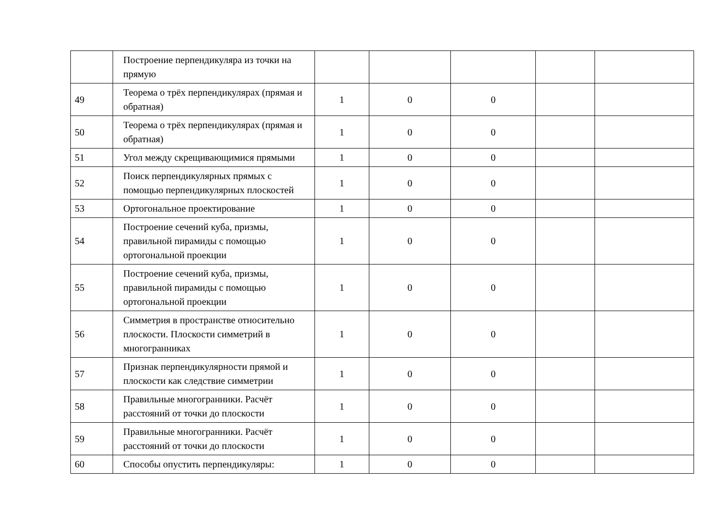| | Построение перпендикуляра из точки на прямую | | | | | |
| 49 | Теорема о трёх перпендикулярах (прямая и обратная) | 1 | 0 | 0 | | |
| 50 | Теорема о трёх перпендикулярах (прямая и обратная) | 1 | 0 | 0 | | |
| 51 | Угол между скрещивающимися прямыми | 1 | 0 | 0 | | |
| 52 | Поиск перпендикулярных прямых с помощью перпендикулярных плоскостей | 1 | 0 | 0 | | |
| 53 | Ортогональное проектирование | 1 | 0 | 0 | | |
| 54 | Построение сечений куба, призмы, правильной пирамиды с помощью ортогональной проекции | 1 | 0 | 0 | | |
| 55 | Построение сечений куба, призмы, правильной пирамиды с помощью ортогональной проекции | 1 | 0 | 0 | | |
| 56 | Симметрия в пространстве относительно плоскости. Плоскости симметрий в многогранниках | 1 | 0 | 0 | | |
| 57 | Признак перпендикулярности прямой и плоскости как следствие симметрии | 1 | 0 | 0 | | |
| 58 | Правильные многогранники. Расчёт расстояний от точки до плоскости | 1 | 0 | 0 | | |
| 59 | Правильные многогранники. Расчёт расстояний от точки до плоскости | 1 | 0 | 0 | | |
| 60 | Способы опустить перпендикуляры: | 1 | 0 | 0 | | |